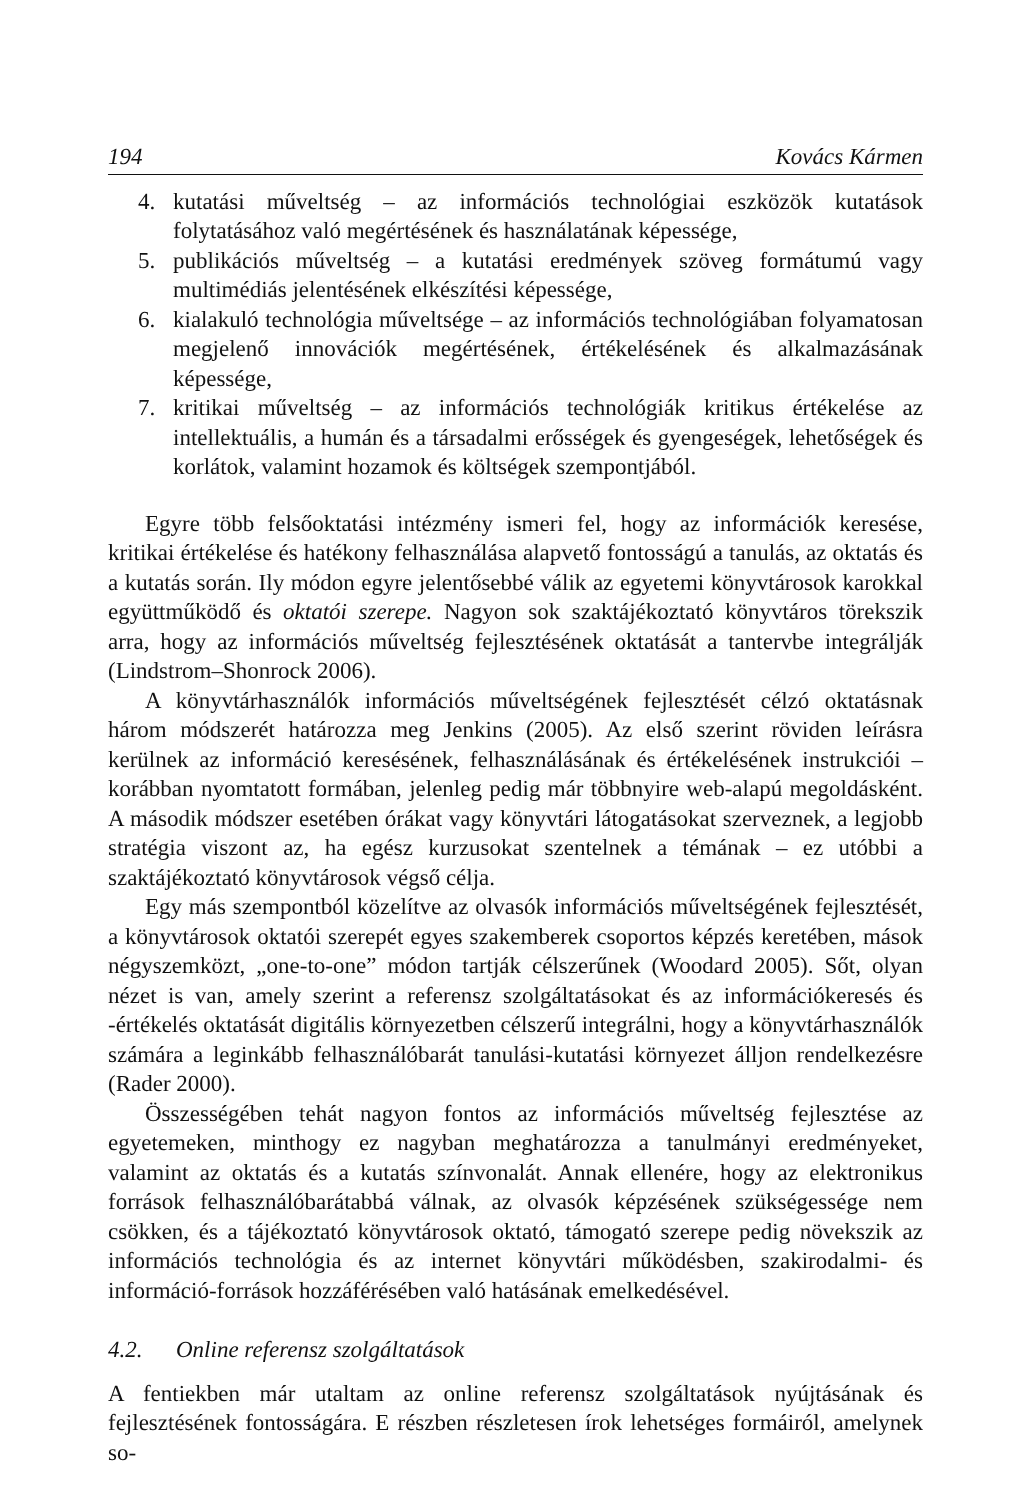194 Kovács Kármen
4. kutatási műveltség – az információs technológiai eszközök kutatások folytatásához való megértésének és használatának képessége,
5. publikációs műveltség – a kutatási eredmények szöveg formátumú vagy multimédiás jelentésének elkészítési képessége,
6. kialakuló technológia műveltsége – az információs technológiában folyamatosan megjelenő innovációk megértésének, értékelésének és alkalmazásának képessége,
7. kritikai műveltség – az információs technológiák kritikus értékelése az intellektuális, a humán és a társadalmi erősségek és gyengeségek, lehetőségek és korlátok, valamint hozamok és költségek szempontjából.
Egyre több felsőoktatási intézmény ismeri fel, hogy az információk keresése, kritikai értékelése és hatékony felhasználása alapvető fontosságú a tanulás, az oktatás és a kutatás során. Ily módon egyre jelentősebbé válik az egyetemi könyvtárosok karokkal együttműködő és oktatói szerepe. Nagyon sok szaktájékoztató könyvtáros törekszik arra, hogy az információs műveltség fejlesztésének oktatását a tantervbe integrálják (Lindstrom–Shonrock 2006).
A könyvtárhasználók információs műveltségének fejlesztését célzó oktatásnak három módszerét határozza meg Jenkins (2005). Az első szerint röviden leírásra kerülnek az információ keresésének, felhasználásának és értékelésének instrukciói – korábban nyomtatott formában, jelenleg pedig már többnyire web-alapú megoldásként. A második módszer esetében órákat vagy könyvtári látogatásokat szerveznek, a legjobb stratégia viszont az, ha egész kurzusokat szentelnek a témának – ez utóbbi a szaktájékoztató könyvtárosok végső célja.
Egy más szempontból közelítve az olvasók információs műveltségének fejlesztését, a könyvtárosok oktatói szerepét egyes szakemberek csoportos képzés keretében, mások négyszemközt, „one-to-one” módon tartják célszerűnek (Woodard 2005). Sőt, olyan nézet is van, amely szerint a referensz szolgáltatásokat és az információkeresés és -értékelés oktatását digitális környezetben célszerű integrálni, hogy a könyvtárhasználók számára a leginkább felhasználóbarát tanulási-kutatási környezet álljon rendelkezésre (Rader 2000).
Összességében tehát nagyon fontos az információs műveltség fejlesztése az egyetemeken, minthogy ez nagyban meghatározza a tanulmányi eredményeket, valamint az oktatás és a kutatás színvonalát. Annak ellenére, hogy az elektronikus források felhasználóbarátabbá válnak, az olvasók képzésének szükségessége nem csökken, és a tájékoztató könyvtárosok oktató, támogató szerepe pedig növekszik az információs technológia és az internet könyvtári működésben, szakirodalmi- és információ-források hozzáférésében való hatásának emelkedésével.
4.2. Online referensz szolgáltatások
A fentiekben már utaltam az online referensz szolgáltatások nyújtásának és fejlesztésének fontosságára. E részben részletesen írok lehetséges formáiról, amelynek so-